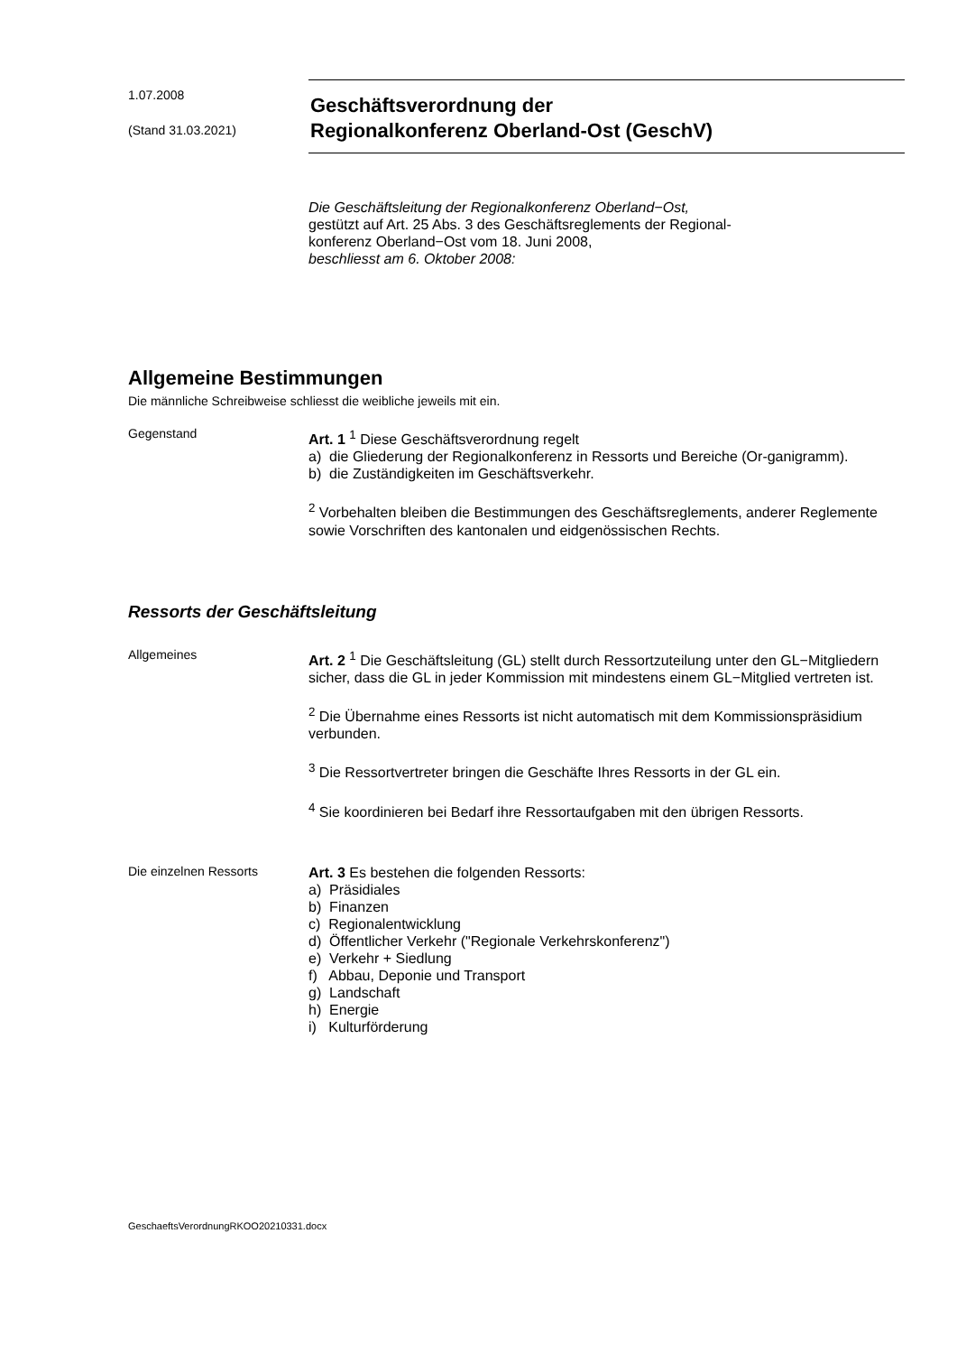1.07.2008
(Stand 31.03.2021)
Geschäftsverordnung der
Regionalkonferenz Oberland-Ost (GeschV)
Die Geschäftsleitung der Regionalkonferenz Oberland−Ost,
gestützt auf Art. 25 Abs. 3 des Geschäftsreglements der Regional-
konferenz Oberland−Ost vom 18. Juni 2008,
beschliesst am 6. Oktober 2008:
Allgemeine Bestimmungen
Die männliche Schreibweise schliesst die weibliche jeweils mit ein.
Gegenstand
Art. 1 <sup>1</sup> Diese Geschäftsverordnung regelt
a) die Gliederung der Regionalkonferenz in Ressorts und Bereiche (Or-ganigramm).
b) die Zuständigkeiten im Geschäftsverkehr.
<sup>2</sup> Vorbehalten bleiben die Bestimmungen des Geschäftsreglements, anderer Reglemente sowie Vorschriften des kantonalen und eidgenössischen Rechts.
Ressorts der Geschäftsleitung
Allgemeines
Art. 2 <sup>1</sup> Die Geschäftsleitung (GL) stellt durch Ressortzuteilung unter den GL−Mitgliedern sicher, dass die GL in jeder Kommission mit mindestens einem GL−Mitglied vertreten ist.
<sup>2</sup> Die Übernahme eines Ressorts ist nicht automatisch mit dem Kommissionspräsidium verbunden.
<sup>3</sup> Die Ressortvertreter bringen die Geschäfte Ihres Ressorts in der GL ein.
<sup>4</sup> Sie koordinieren bei Bedarf ihre Ressortaufgaben mit den übrigen Ressorts.
Die einzelnen Ressorts
Art. 3 Es bestehen die folgenden Ressorts:
a) Präsidiales
b) Finanzen
c) Regionalentwicklung
d) Öffentlicher Verkehr ("Regionale Verkehrskonferenz")
e) Verkehr + Siedlung
f) Abbau, Deponie und Transport
g) Landschaft
h) Energie
i) Kulturförderung
GeschaeftsVerordnungRKOO20210331.docx